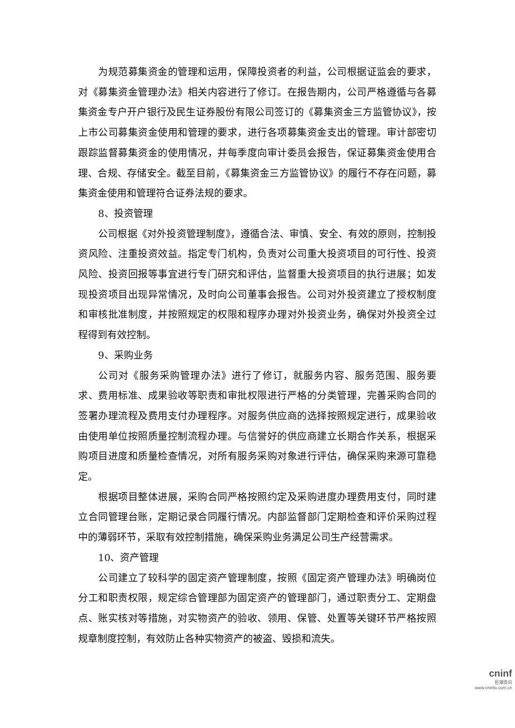为规范募集资金的管理和运用，保障投资者的利益，公司根据证监会的要求，对《募集资金管理办法》相关内容进行了修订。在报告期内，公司严格遵循与各募集资金专户开户银行及民生证券股份有限公司签订的《募集资金三方监管协议》，按上市公司募集资金使用和管理的要求，进行各项募集资金支出的管理。审计部密切跟踪监督募集资金的使用情况，并每季度向审计委员会报告，保证募集资金使用合理、合规、存储安全。截至目前，《募集资金三方监管协议》的履行不存在问题，募集资金使用和管理符合证券法规的要求。
8、投资管理
公司根据《对外投资管理制度》，遵循合法、审慎、安全、有效的原则，控制投资风险、注重投资效益。指定专门机构，负责对公司重大投资项目的可行性、投资风险、投资回报等事宜进行专门研究和评估，监督重大投资项目的执行进展；如发现投资项目出现异常情况，及时向公司董事会报告。公司对外投资建立了授权制度和审核批准制度，并按照规定的权限和程序办理对外投资业务，确保对外投资全过程得到有效控制。
9、采购业务
公司对《服务采购管理办法》进行了修订，就服务内容、服务范围、服务要求、费用标准、成果验收等职责和审批权限进行严格的分类管理，完善采购合同的签署办理流程及费用支付办理程序。对服务供应商的选择按照规定进行，成果验收由使用单位按照质量控制流程办理。与信誉好的供应商建立长期合作关系，根据采购项目进度和质量检查情况，对所有服务采购对象进行评估，确保采购来源可靠稳定。
根据项目整体进展，采购合同严格按照约定及采购进度办理费用支付，同时建立合同管理台账，定期记录合同履行情况。内部监督部门定期检查和评价采购过程中的薄弱环节，采取有效控制措施，确保采购业务满足公司生产经营需求。
10、资产管理
公司建立了较科学的固定资产管理制度，按照《固定资产管理办法》明确岗位分工和职责权限，规定综合管理部为固定资产的管理部门，通过职责分工、定期盘点、账实核对等措施，对实物资产的验收、领用、保管、处置等关键环节严格按照规章制度控制，有效防止各种实物资产的被盗、毁损和流失。
cninf
巨潮资讯
www.cninfo.com.cn